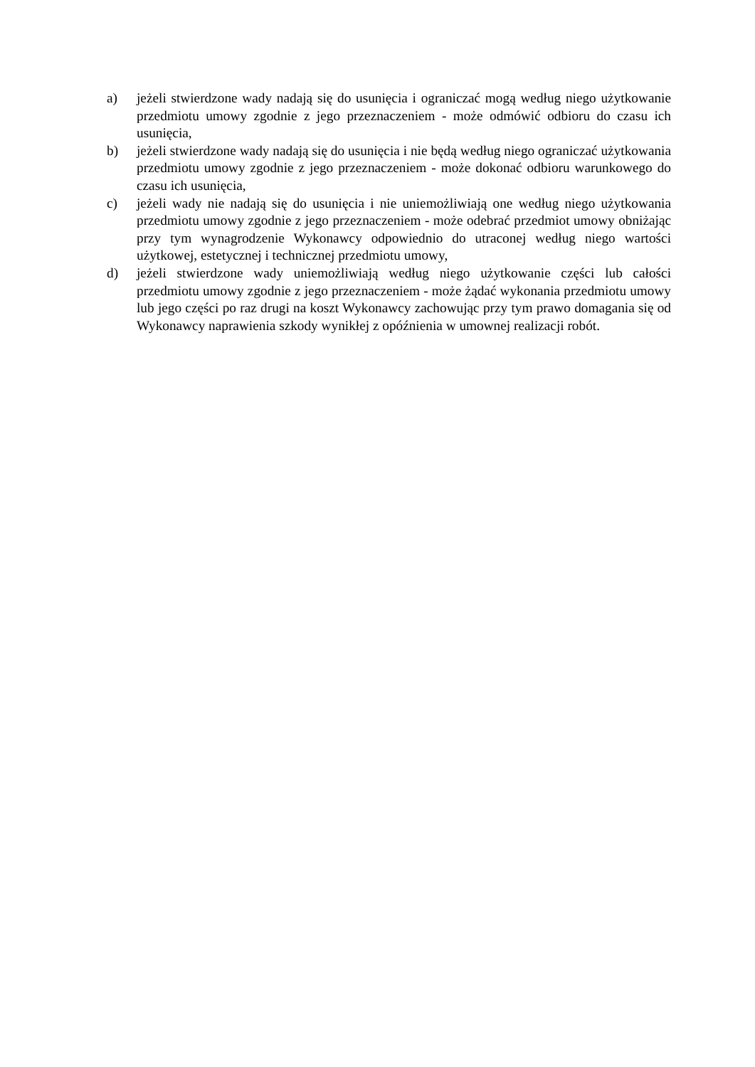a) jeżeli stwierdzone wady nadają się do usunięcia i ograniczać mogą według niego użytkowanie przedmiotu umowy zgodnie z jego przeznaczeniem - może odmówić odbioru do czasu ich usunięcia,
b) jeżeli stwierdzone wady nadają się do usunięcia i nie będą według niego ograniczać użytkowania przedmiotu umowy zgodnie z jego przeznaczeniem - może dokonać odbioru warunkowego do czasu ich usunięcia,
c) jeżeli wady nie nadają się do usunięcia i nie uniemożliwiają one według niego użytkowania przedmiotu umowy zgodnie z jego przeznaczeniem - może odebrać przedmiot umowy obniżając przy tym wynagrodzenie Wykonawcy odpowiednio do utraconej według niego wartości użytkowej, estetycznej i technicznej przedmiotu umowy,
d) jeżeli stwierdzone wady uniemożliwiają według niego użytkowanie części lub całości przedmiotu umowy zgodnie z jego przeznaczeniem - może żądać wykonania przedmiotu umowy lub jego części po raz drugi na koszt Wykonawcy zachowując przy tym prawo domagania się od Wykonawcy naprawienia szkody wynikłej z opóźnienia w umownej realizacji robót.